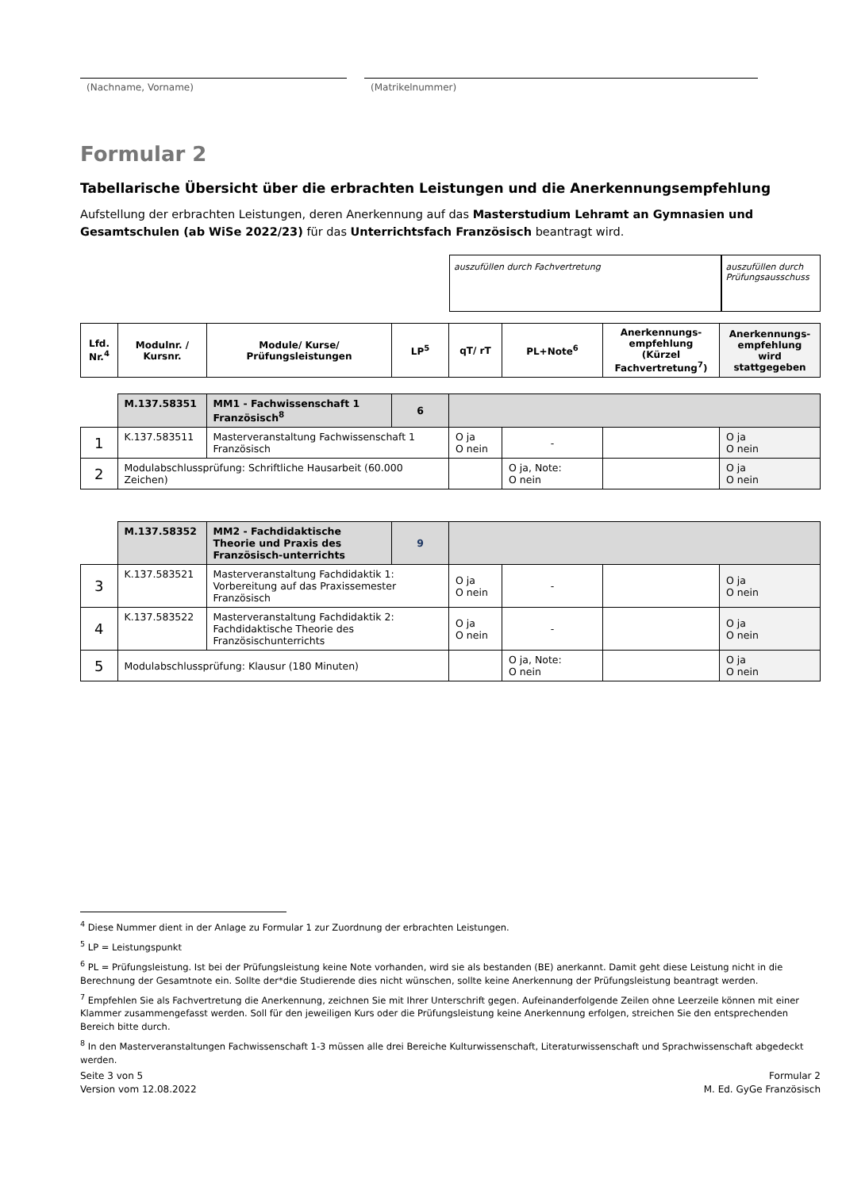(Nachname, Vorname) (Matrikelnummer)
Formular 2
Tabellarische Übersicht über die erbrachten Leistungen und die Anerkennungsempfehlung
Aufstellung der erbrachten Leistungen, deren Anerkennung auf das Masterstudium Lehramt an Gymnasien und Gesamtschulen (ab WiSe 2022/23) für das Unterrichtsfach Französisch beantragt wird.
auszufüllen durch Fachvertretung auszufüllen durch Prüfungsausschuss
| Lfd. Nr.<sup>4</sup> | Modulnr. / Kursnr. | Module/ Kurse/ Prüfungsleistungen | LP<sup>5</sup> | qT/ rT | PL+Note<sup>6</sup> | Anerkennungs-empfehlung (Kürzel Fachvertretung<sup>7</sup>) | Anerkennungs-empfehlung wird stattgegeben |
| --- | --- | --- | --- | --- | --- | --- | --- |
| | M.137.58351 | MM1 - Fachwissenschaft 1 Französisch<sup>8</sup> | 6 | | | | |
| 1 | K.137.583511 | Masterveranstaltung Fachwissenschaft 1 Französisch | | O ja O nein | - | | O ja O nein |
| 2 | Modulabschlussprüfung: Schriftliche Hausarbeit (60.000 Zeichen) | | | | O ja, Note: O nein | | O ja O nein |
| | M.137.58352 | MM2 - Fachdidaktische Theorie und Praxis des Französisch-unterrichts | 9 | | | | |
| 3 | K.137.583521 | Masterveranstaltung Fachdidaktik 1: Vorbereitung auf das Praxissemester Französisch | | O ja O nein | - | | O ja O nein |
| 4 | K.137.583522 | Masterveranstaltung Fachdidaktik 2: Fachdidaktische Theorie des Französischunterrichts | | O ja O nein | - | | O ja O nein |
| 5 | Modulabschlussprüfung: Klausur (180 Minuten) | | | | O ja, Note: O nein | | O ja O nein |
<sup>4</sup> Diese Nummer dient in der Anlage zu Formular 1 zur Zuordnung der erbrachten Leistungen.
<sup>5</sup> LP = Leistungspunkt
<sup>6</sup> PL = Prüfungsleistung. Ist bei der Prüfungsleistung keine Note vorhanden, wird sie als bestanden (BE) anerkannt. Damit geht diese Leistung nicht in die Berechnung der Gesamtnote ein. Sollte der*die Studierende dies nicht wünschen, sollte keine Anerkennung der Prüfungsleistung beantragt werden.
<sup>7</sup> Empfehlen Sie als Fachvertretung die Anerkennung, zeichnen Sie mit Ihrer Unterschrift gegen. Aufeinanderfolgende Zeilen ohne Leerzeile können mit einer Klammer zusammengefasst werden. Soll für den jeweiligen Kurs oder die Prüfungsleistung keine Anerkennung erfolgen, streichen Sie den entsprechenden Bereich bitte durch.
<sup>8</sup> In den Masterveranstaltungen Fachwissenschaft 1-3 müssen alle drei Bereiche Kulturwissenschaft, Literaturwissenschaft und Sprachwissenschaft abgedeckt werden.
Seite 3 von 5
Version vom 12.08.2022
Formular 2
M. Ed. GyGe Französisch